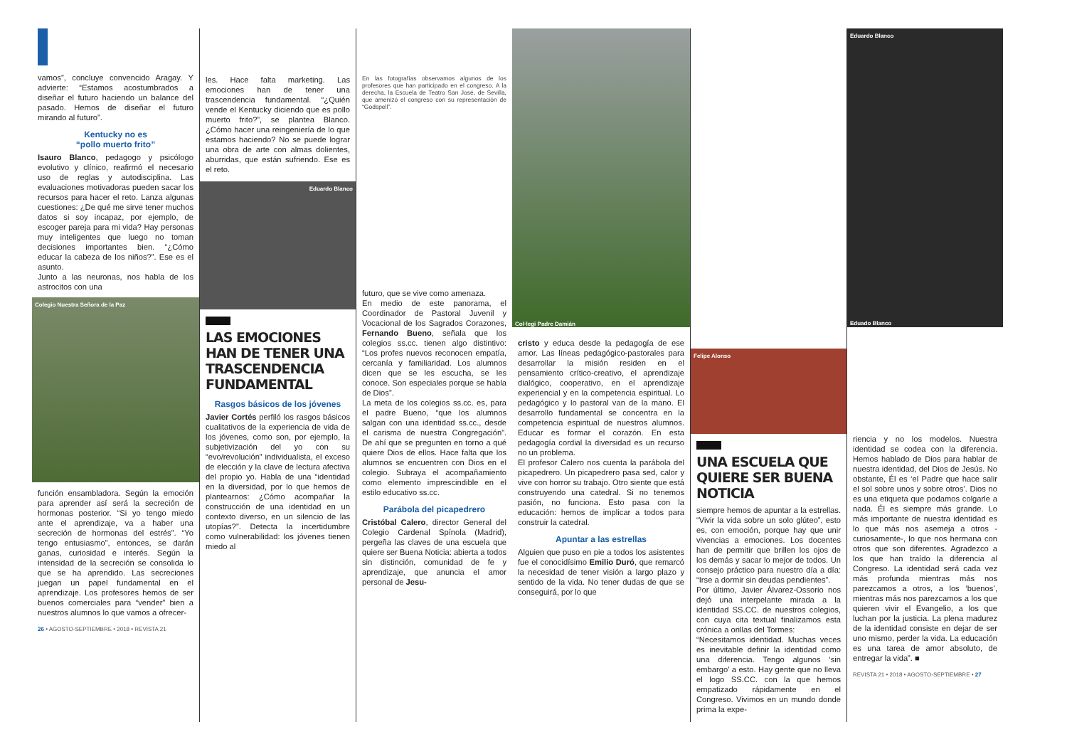vamos”, concluye convencido Aragay. Y advierte: “Estamos acostumbrados a diseñar el futuro haciendo un balance del pasado. Hemos de diseñar el futuro mirando al futuro”.
Kentucky no es
“pollo muerto frito”
Isauro Blanco, pedagogo y psicólogo evolutivo y clínico, reafirmó el necesario uso de reglas y autodisciplina. Las evaluaciones motivadoras pueden sacar los recursos para hacer el reto. Lanza algunas cuestiones: ¿De qué me sirve tener muchos datos si soy incapaz, por ejemplo, de escoger pareja para mi vida? Hay personas muy inteligentes que luego no toman decisiones importantes bien. “¿Cómo educar la cabeza de los niños?”. Ese es el asunto.
Junto a las neuronas, nos habla de los astrocitos con una
Colegio Nuestra Señora de la Paz
función ensambladora. Según la emoción para aprender así será la secreción de hormonas posterior. “Si yo tengo miedo ante el aprendizaje, va a haber una secreción de hormonas del estrés”. “Yo tengo entusiasmo”, entonces, se darán ganas, curiosidad e interés. Según la intensidad de la secreción se consolida lo que se ha aprendido. Las secreciones juegan un papel fundamental en el aprendizaje. Los profesores hemos de ser buenos comerciales para “vender” bien a nuestros alumnos lo que vamos a ofrecer-
26 • AGOSTO-SEPTIEMBRE • 2018 • REVISTA 21
les. Hace falta marketing. Las emociones han de tener una trascendencia fundamental. “¿Quién vende el Kentucky diciendo que es pollo muerto frito?”, se plantea Blanco. ¿Cómo hacer una reingeniería de lo que estamos haciendo? No se puede lograr una obra de arte con almas dolientes, aburridas, que están sufriendo. Ese es el reto.
Eduardo Blanco
LAS EMOCIONES HAN DE TENER UNA TRASCENDENCIA FUNDAMENTAL
Rasgos básicos de los jóvenes
Javier Cortés perfiló los rasgos básicos cualitativos de la experiencia de vida de los jóvenes, como son, por ejemplo, la subjetivización del yo con su “evo/revolución” individualista, el exceso de elección y la clave de lectura afectiva del propio yo. Habla de una “identidad en la diversidad, por lo que hemos de plantearnos: ¿Cómo acompañar la construcción de una identidad en un contexto diverso, en un silencio de las utopías?”. Detecta la incertidumbre como vulnerabilidad: los jóvenes tienen miedo al
En las fotografías observamos algunos de los profesores que han participado en el congreso. A la derecha, la Escuela de Teatro San José, de Sevilla, que amenizó el congreso con su representación de “Godspell”.
futuro, que se vive como amenaza.
En medio de este panorama, el Coordinador de Pastoral Juvenil y Vocacional de los Sagrados Corazones, Fernando Bueno, señala que los colegios ss.cc. tienen algo distintivo: “Los profes nuevos reconocen empatía, cercanía y familiaridad. Los alumnos dicen que se les escucha, se les conoce. Son especiales porque se habla de Dios”.
La meta de los colegios ss.cc. es, para el padre Bueno, “que los alumnos salgan con una identidad ss.cc., desde el carisma de nuestra Congregación”. De ahí que se pregunten en torno a qué quiere Dios de ellos. Hace falta que los alumnos se encuentren con Dios en el colegio. Subraya el acompañamiento como elemento imprescindible en el estilo educativo ss.cc.
Parábola del picapedrero
Cristóbal Calero, director General del Colegio Cardenal Spínola (Madrid), pergeña las claves de una escuela que quiere ser Buena Noticia: abierta a todos sin distinción, comunidad de fe y aprendizaje, que anuncia el amor personal de Jesu-
Col·legi Padre Damián
cristo y educa desde la pedagogía de ese amor. Las líneas pedagógico-pastorales para desarrollar la misión residen en el pensamiento crítico-creativo, el aprendizaje dialógico, cooperativo, en el aprendizaje experiencial y en la competencia espiritual. Lo pedagógico y lo pastoral van de la mano. El desarrollo fundamental se concentra en la competencia espiritual de nuestros alumnos. Educar es formar el corazón. En esta pedagogía cordial la diversidad es un recurso no un problema.
El profesor Calero nos cuenta la parábola del picapedrero. Un picapedrero pasa sed, calor y vive con horror su trabajo. Otro siente que está construyendo una catedral. Si no tenemos pasión, no funciona. Esto pasa con la educación: hemos de implicar a todos para construir la catedral.
Apuntar a las estrellas
Alguien que puso en pie a todos los asistentes fue el conocidísimo Emilio Duró, que remarcó la necesidad de tener visión a largo plazo y sentido de la vida. No tener dudas de que se conseguirá, por lo que
Felipe Alonso
UNA ESCUELA QUE QUIERE SER BUENA NOTICIA
siempre hemos de apuntar a la estrellas. “Vivir la vida sobre un solo glúteo”, esto es, con emoción, porque hay que unir vivencias a emociones. Los docentes han de permitir que brillen los ojos de los demás y sacar lo mejor de todos. Un consejo práctico para nuestro día a día: “Irse a dormir sin deudas pendientes”.
Por último, Javier Álvarez-Ossorio nos dejó una interpelante mirada a la identidad SS.CC. de nuestros colegios, con cuya cita textual finalizamos esta crónica a orillas del Tormes:
“Necesitamos identidad. Muchas veces es inevitable definir la identidad como una diferencia. Tengo algunos ‘sin embargo’ a esto. Hay gente que no lleva el logo SS.CC. con la que hemos empatizado rápidamente en el Congreso. Vivimos en un mundo donde prima la expe-
Eduardo Blanco
Eduado Blanco
riencia y no los modelos. Nuestra identidad se codea con la diferencia. Hemos hablado de Dios para hablar de nuestra identidad, del Dios de Jesús. No obstante, Él es ‘el Padre que hace salir el sol sobre unos y sobre otros’. Dios no es una etiqueta que podamos colgarle a nada. Él es siempre más grande. Lo más importante de nuestra identidad es lo que más nos asemeja a otros -curiosamente-, lo que nos hermana con otros que son diferentes. Agradezco a los que han traído la diferencia al Congreso. La identidad será cada vez más profunda mientras más nos parezcamos a otros, a los ‘buenos’, mientras más nos parezcamos a los que quieren vivir el Evangelio, a los que luchan por la justicia. La plena madurez de la identidad consiste en dejar de ser uno mismo, perder la vida. La educación es una tarea de amor absoluto, de entregar la vida”. ■
REVISTA 21 • 2018 • AGOSTO-SEPTIEMBRE • 27